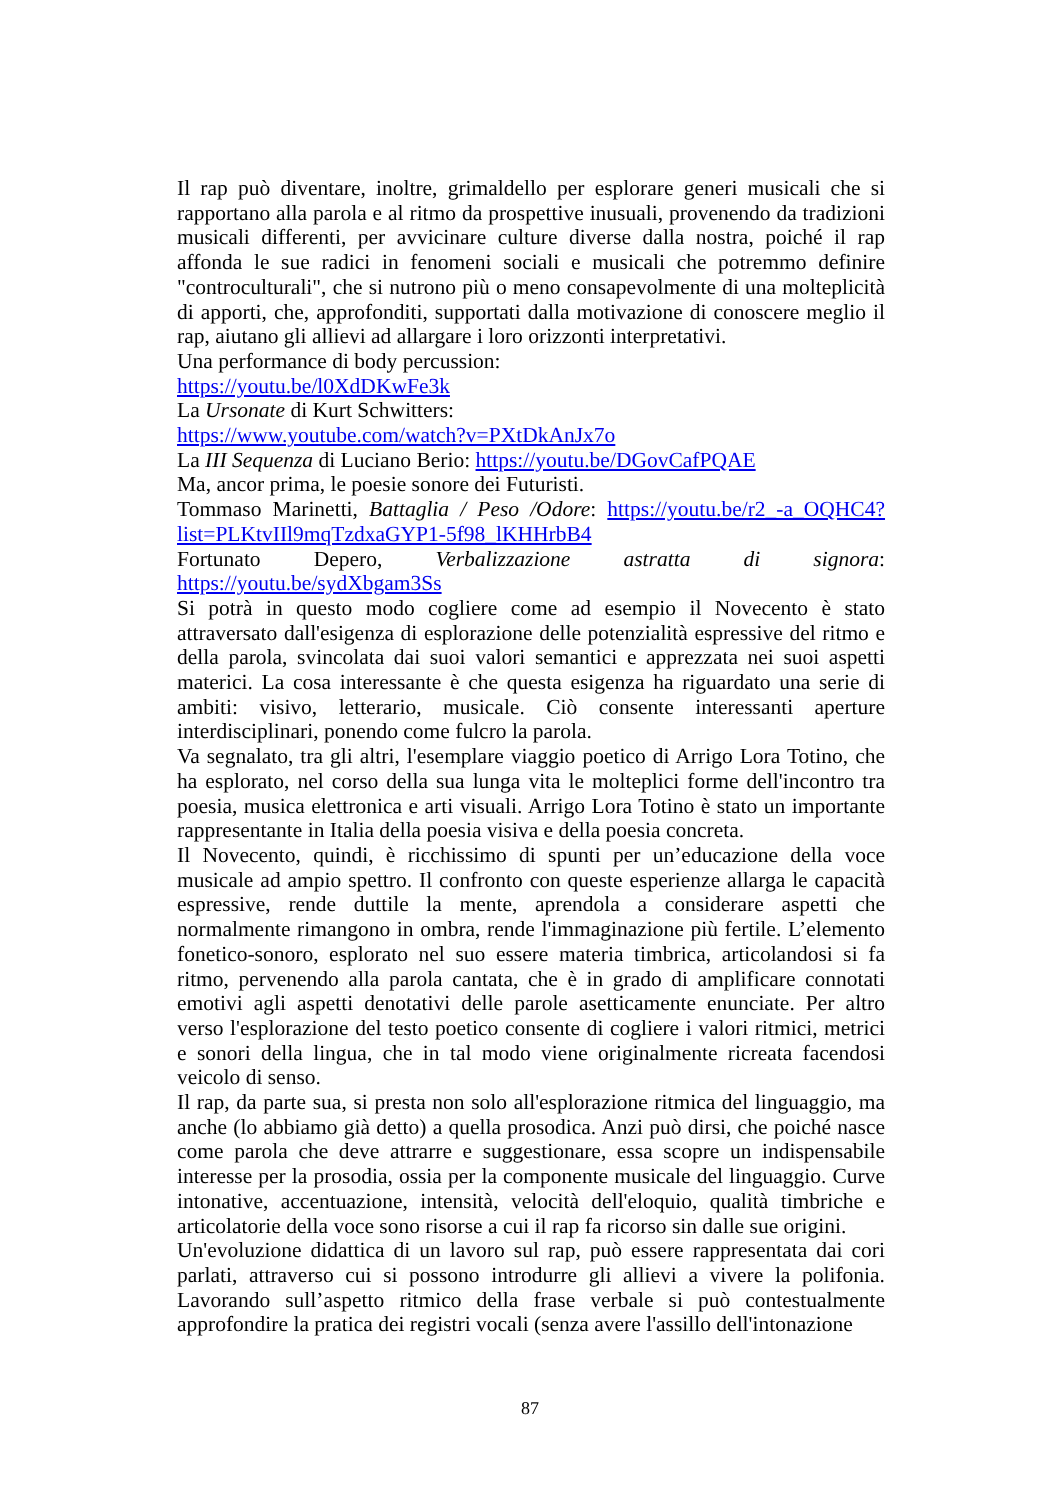Il rap può diventare, inoltre, grimaldello per esplorare generi musicali che si rapportano alla parola e al ritmo da prospettive inusuali, provenendo da tradizioni musicali differenti, per avvicinare culture diverse dalla nostra, poiché il rap affonda le sue radici in fenomeni sociali e musicali che potremmo definire "controculturali", che si nutrono più o meno consapevolmente di una molteplicità di apporti, che, approfonditi, supportati dalla motivazione di conoscere meglio il rap, aiutano gli allievi ad allargare i loro orizzonti interpretativi.
Una performance di body percussion:
https://youtu.be/l0XdDKwFe3k
La Ursonate di Kurt Schwitters:
https://www.youtube.com/watch?v=PXtDkAnJx7o
La III Sequenza di Luciano Berio: https://youtu.be/DGovCafPQAE
Ma, ancor prima, le poesie sonore dei Futuristi.
Tommaso Marinetti, Battaglia / Peso /Odore: https://youtu.be/r2_-a_OQHC4?list=PLKtvIIl9mqTzdxaGYP1-5f98_lKHHrbB4
Fortunato Depero, Verbalizzazione astratta di signora: https://youtu.be/sydXbgam3Ss
Si potrà in questo modo cogliere come ad esempio il Novecento è stato attraversato dall'esigenza di esplorazione delle potenzialità espressive del ritmo e della parola, svincolata dai suoi valori semantici e apprezzata nei suoi aspetti materici. La cosa interessante è che questa esigenza ha riguardato una serie di ambiti: visivo, letterario, musicale. Ciò consente interessanti aperture interdisciplinari, ponendo come fulcro la parola.
Va segnalato, tra gli altri, l'esemplare viaggio poetico di Arrigo Lora Totino, che ha esplorato, nel corso della sua lunga vita le molteplici forme dell'incontro tra poesia, musica elettronica e arti visuali. Arrigo Lora Totino è stato un importante rappresentante in Italia della poesia visiva e della poesia concreta.
Il Novecento, quindi, è ricchissimo di spunti per un’educazione della voce musicale ad ampio spettro. Il confronto con queste esperienze allarga le capacità espressive, rende duttile la mente, aprendola a considerare aspetti che normalmente rimangono in ombra, rende l'immaginazione più fertile. L’elemento fonetico-sonoro, esplorato nel suo essere materia timbrica, articolandosi si fa ritmo, pervenendo alla parola cantata, che è in grado di amplificare connotati emotivi agli aspetti denotativi delle parole asetticamente enunciate. Per altro verso l'esplorazione del testo poetico consente di cogliere i valori ritmici, metrici e sonori della lingua, che in tal modo viene originalmente ricreata facendosi veicolo di senso.
Il rap, da parte sua, si presta non solo all'esplorazione ritmica del linguaggio, ma anche (lo abbiamo già detto) a quella prosodica. Anzi può dirsi, che poiché nasce come parola che deve attrarre e suggestionare, essa scopre un indispensabile interesse per la prosodia, ossia per la componente musicale del linguaggio. Curve intonative, accentuazione, intensità, velocità dell'eloquio, qualità timbriche e articolatorie della voce sono risorse a cui il rap fa ricorso sin dalle sue origini.
Un'evoluzione didattica di un lavoro sul rap, può essere rappresentata dai cori parlati, attraverso cui si possono introdurre gli allievi a vivere la polifonia. Lavorando sull’aspetto ritmico della frase verbale si può contestualmente approfondire la pratica dei registri vocali (senza avere l'assillo dell'intonazione
87